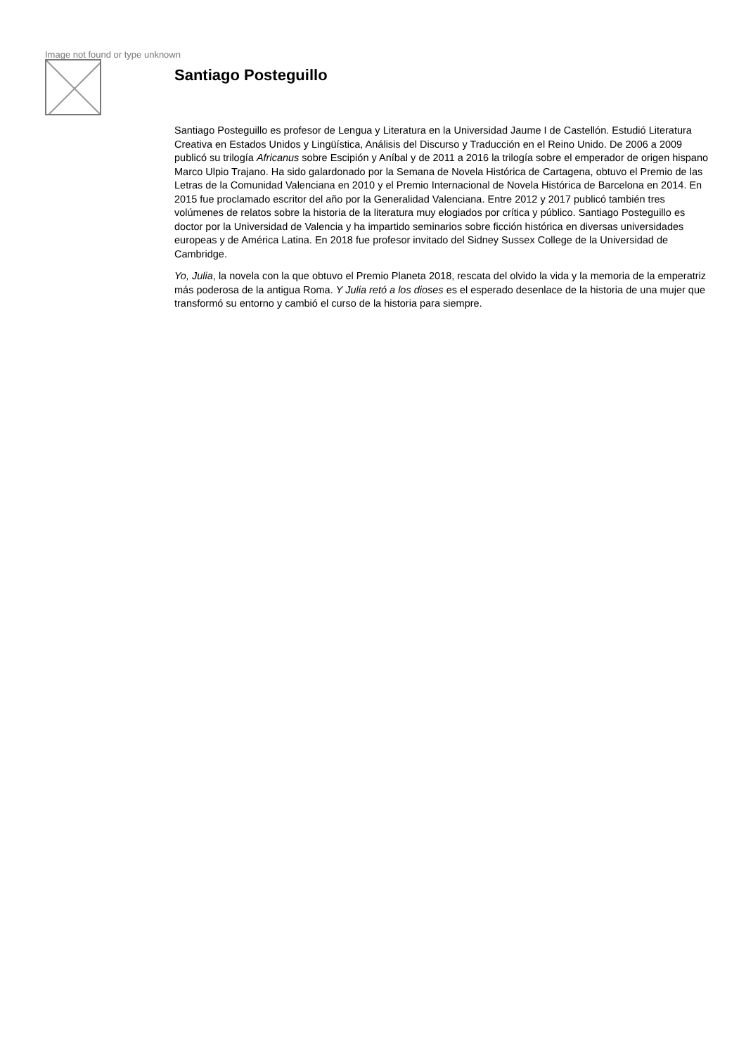Image not found or type unknown
Santiago Posteguillo
Santiago Posteguillo es profesor de Lengua y Literatura en la Universidad Jaume I de Castellón. Estudió Literatura Creativa en Estados Unidos y Lingüística, Análisis del Discurso y Traducción en el Reino Unido. De 2006 a 2009 publicó su trilogía Africanus sobre Escipión y Aníbal y de 2011 a 2016 la trilogía sobre el emperador de origen hispano Marco Ulpio Trajano. Ha sido galardonado por la Semana de Novela Histórica de Cartagena, obtuvo el Premio de las Letras de la Comunidad Valenciana en 2010 y el Premio Internacional de Novela Histórica de Barcelona en 2014. En 2015 fue proclamado escritor del año por la Generalidad Valenciana. Entre 2012 y 2017 publicó también tres volúmenes de relatos sobre la historia de la literatura muy elogiados por crítica y público. Santiago Posteguillo es doctor por la Universidad de Valencia y ha impartido seminarios sobre ficción histórica en diversas universidades europeas y de América Latina. En 2018 fue profesor invitado del Sidney Sussex College de la Universidad de Cambridge.
Yo, Julia, la novela con la que obtuvo el Premio Planeta 2018, rescata del olvido la vida y la memoria de la emperatriz más poderosa de la antigua Roma. Y Julia retó a los dioses es el esperado desenlace de la historia de una mujer que transformó su entorno y cambió el curso de la historia para siempre.